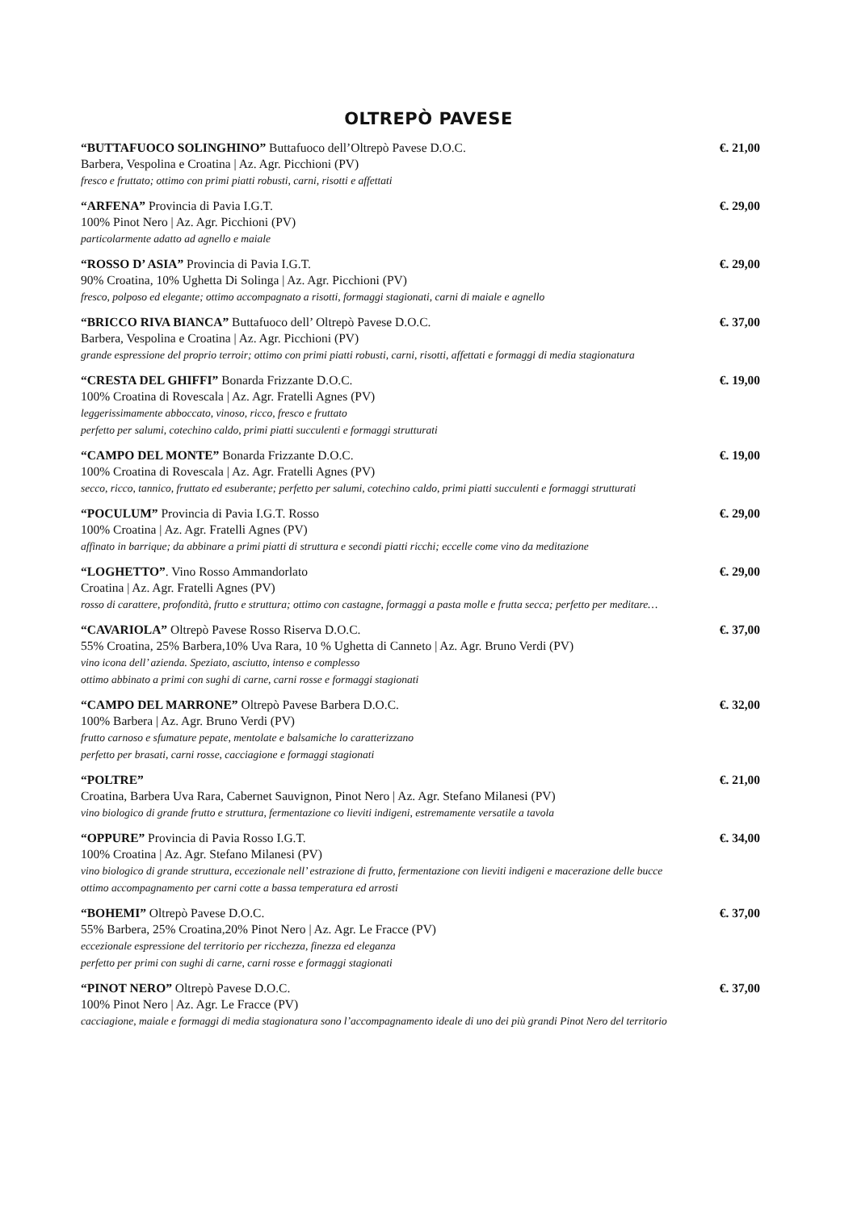OLTREPÒ PAVESE
“BUTTAFUOCO SOLINGHINO” Buttafuoco dell’Oltrepò Pavese D.O.C.
Barbera, Vespolina e Croatina | Az. Agr. Picchioni (PV)
fresco e fruttato; ottimo con primi piatti robusti, carni, risotti e affettati
€. 21,00
“ARFENA” Provincia di Pavia I.G.T.
100% Pinot Nero | Az. Agr. Picchioni (PV)
particolarmente adatto ad agnello e maiale
€. 29,00
“ROSSO D’ ASIA” Provincia di Pavia I.G.T.
90% Croatina, 10% Ughetta Di Solinga | Az. Agr. Picchioni (PV)
fresco, polposo ed elegante; ottimo accompagnato a risotti, formaggi stagionati, carni di maiale e agnello
€. 29,00
“BRICCO RIVA BIANCA” Buttafuoco dell’ Oltrepò Pavese D.O.C.
Barbera, Vespolina e Croatina | Az. Agr. Picchioni (PV)
grande espressione del proprio terroir; ottimo con primi piatti robusti, carni, risotti, affettati e formaggi di media stagionatura
€. 37,00
“CRESTA DEL GHIFFI” Bonarda Frizzante D.O.C.
100% Croatina di Rovescala | Az. Agr. Fratelli Agnes (PV)
leggerissimamente abboccato, vinoso, ricco, fresco e fruttato
perfetto per salumi, cotechino caldo, primi piatti succulenti e formaggi strutturati
€. 19,00
“CAMPO DEL MONTE” Bonarda Frizzante D.O.C.
100% Croatina di Rovescala | Az. Agr. Fratelli Agnes (PV)
secco, ricco, tannico, fruttato ed esuberante; perfetto per salumi, cotechino caldo, primi piatti succulenti e formaggi strutturati
€. 19,00
“POCULUM” Provincia di Pavia I.G.T. Rosso
100% Croatina | Az. Agr. Fratelli Agnes (PV)
affinato in barrique; da abbinare a primi piatti di struttura e secondi piatti ricchi; eccelle come vino da meditazione
€. 29,00
“LOGHETTO”. Vino Rosso Ammandorlato
Croatina | Az. Agr. Fratelli Agnes (PV)
rosso di carattere, profondità, frutto e struttura; ottimo con castagne, formaggi a pasta molle e frutta secca; perfetto per meditare…
€. 29,00
“CAVARIOLA” Oltrepò Pavese Rosso Riserva D.O.C.
55% Croatina, 25% Barbera,10% Uva Rara, 10 % Ughetta di Canneto | Az. Agr. Bruno Verdi (PV)
vino icona dell’ azienda. Speziato, asciutto, intenso e complesso
ottimo abbinato a primi con sughi di carne, carni rosse e formaggi stagionati
€. 37,00
“CAMPO DEL MARRONE” Oltrepò Pavese Barbera D.O.C.
100% Barbera | Az. Agr. Bruno Verdi (PV)
frutto carnoso e sfumature pepate, mentolate e balsamiche lo caratterizzano
perfetto per brasati, carni rosse, cacciagione e formaggi stagionati
€. 32,00
“POLTRE”
Croatina, Barbera Uva Rara, Cabernet Sauvignon, Pinot Nero | Az. Agr. Stefano Milanesi (PV)
vino biologico di grande frutto e struttura, fermentazione co lieviti indigeni, estremamente versatile a tavola
€. 21,00
“OPPURE” Provincia di Pavia Rosso I.G.T.
100% Croatina | Az. Agr. Stefano Milanesi (PV)
vino biologico di grande struttura, eccezionale nell’ estrazione di frutto, fermentazione con lieviti indigeni e macerazione delle bucce
ottimo accompagnamento per carni cotte a bassa temperatura ed arrosti
€. 34,00
“BOHEMI” Oltrepò Pavese D.O.C.
55% Barbera, 25% Croatina,20% Pinot Nero | Az. Agr. Le Fracce (PV)
eccezionale espressione del territorio per ricchezza, finezza ed eleganza
perfetto per primi con sughi di carne, carni rosse e formaggi stagionati
€. 37,00
“PINOT NERO” Oltrepò Pavese D.O.C.
100% Pinot Nero | Az. Agr. Le Fracce (PV)
cacciagione, maiale e formaggi di media stagionatura sono l’accompagnamento ideale di uno dei più grandi Pinot Nero del territorio
€. 37,00